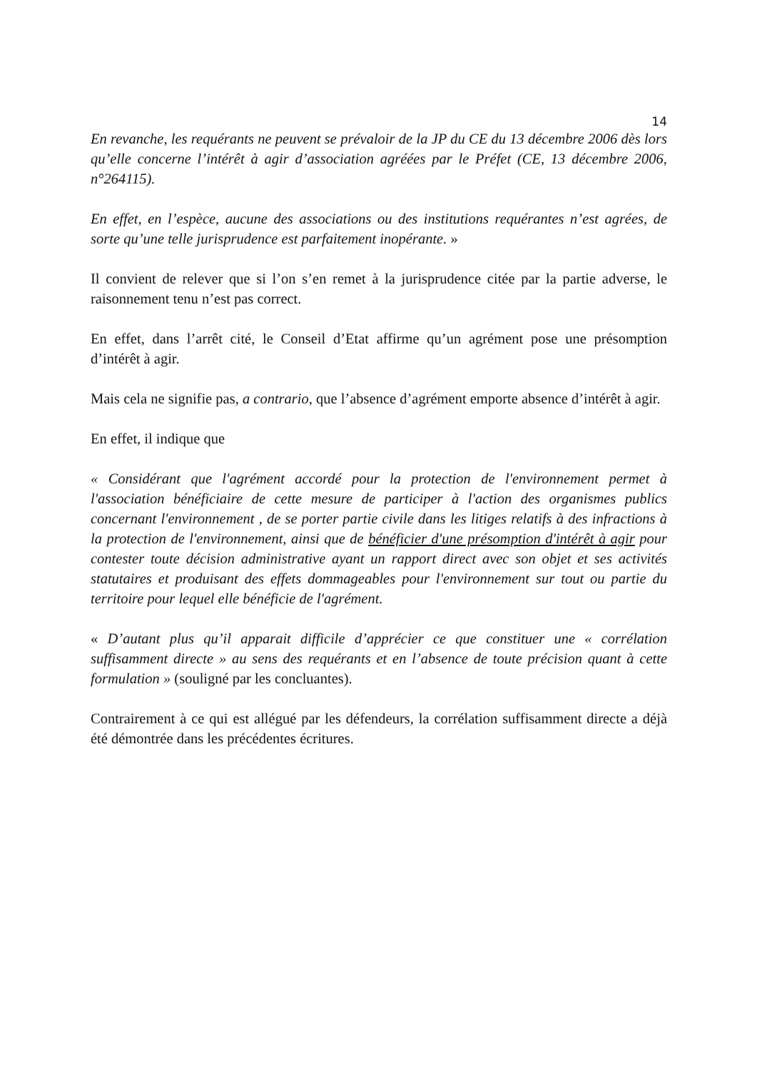14
En revanche, les requérants ne peuvent se prévaloir de la JP du CE du 13 décembre 2006 dès lors qu’elle concerne l’intérêt à agir d’association agréées par le Préfet (CE, 13 décembre 2006, n°264115).
En effet, en l’espèce, aucune des associations ou des institutions requérantes n’est agrées, de sorte qu’une telle jurisprudence est parfaitement inopérante. »
Il convient de relever que si l’on s’en remet à la jurisprudence citée par la partie adverse, le raisonnement tenu n’est pas correct.
En effet, dans l’arrêt cité, le Conseil d’Etat affirme qu’un agrément pose une présomption d’intérêt à agir.
Mais cela ne signifie pas, a contrario, que l’absence d’agrément emporte absence d’intérêt à agir.
En effet, il indique que
« Considérant que l'agrément accordé pour la protection de l'environnement permet à l'association bénéficiaire de cette mesure de participer à l'action des organismes publics concernant l'environnement , de se porter partie civile dans les litiges relatifs à des infractions à la protection de l'environnement, ainsi que de bénéficier d'une présomption d'intérêt à agir pour contester toute décision administrative ayant un rapport direct avec son objet et ses activités statutaires et produisant des effets dommageables pour l'environnement sur tout ou partie du territoire pour lequel elle bénéficie de l'agrément.
« D’autant plus qu’il apparait difficile d’apprécier ce que constituer une « corrélation suffisamment directe » au sens des requérants et en l’absence de toute précision quant à cette formulation » (souligné par les concluantes).
Contrairement à ce qui est allégué par les défendeurs, la corrélation suffisamment directe a déjà été démontrée dans les précédentes écritures.